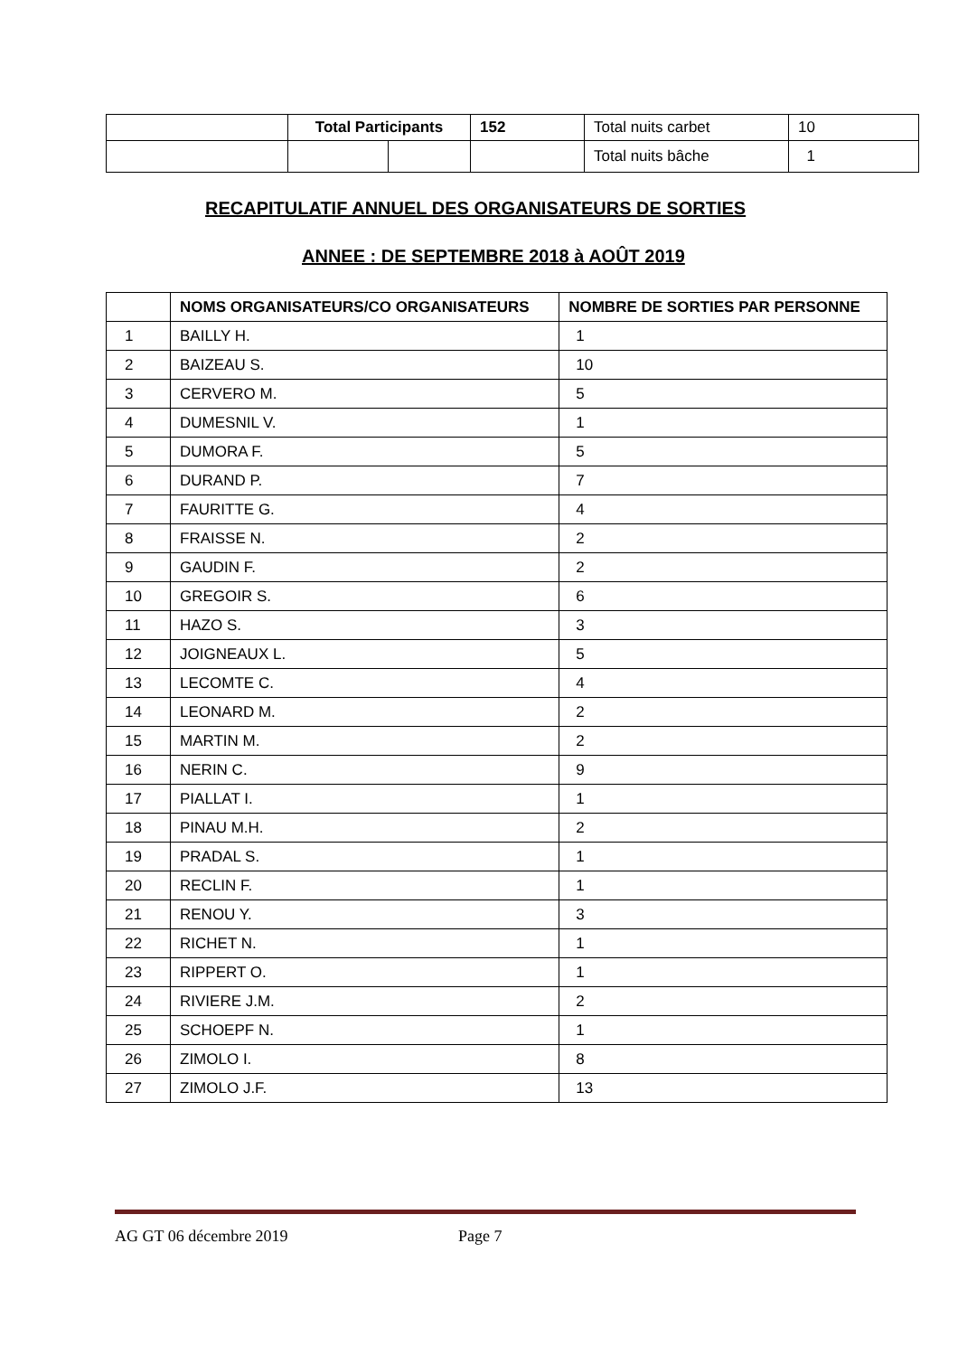| | Total Participants | | 152 | Total nuits carbet | 10 |
| | | | | Total nuits bâche | 1 |
RECAPITULATIF ANNUEL DES ORGANISATEURS DE SORTIES
ANNEE : DE SEPTEMBRE 2018 à AOÛT 2019
| | NOMS ORGANISATEURS/CO ORGANISATEURS | NOMBRE DE SORTIES PAR PERSONNE |
| --- | --- | --- |
| 1 | BAILLY H. | 1 |
| 2 | BAIZEAU S. | 10 |
| 3 | CERVERO M. | 5 |
| 4 | DUMESNIL V. | 1 |
| 5 | DUMORA F. | 5 |
| 6 | DURAND P. | 7 |
| 7 | FAURITTE G. | 4 |
| 8 | FRAISSE N. | 2 |
| 9 | GAUDIN F. | 2 |
| 10 | GREGOIR S. | 6 |
| 11 | HAZO S. | 3 |
| 12 | JOIGNEAUX L. | 5 |
| 13 | LECOMTE C. | 4 |
| 14 | LEONARD M. | 2 |
| 15 | MARTIN M. | 2 |
| 16 | NERIN C. | 9 |
| 17 | PIALLAT I. | 1 |
| 18 | PINAU M.H. | 2 |
| 19 | PRADAL S. | 1 |
| 20 | RECLIN F. | 1 |
| 21 | RENOU Y. | 3 |
| 22 | RICHET N. | 1 |
| 23 | RIPPERT O. | 1 |
| 24 | RIVIERE J.M. | 2 |
| 25 | SCHOEPF N. | 1 |
| 26 | ZIMOLO I. | 8 |
| 27 | ZIMOLO J.F. | 13 |
AG GT 06 décembre 2019 Page 7